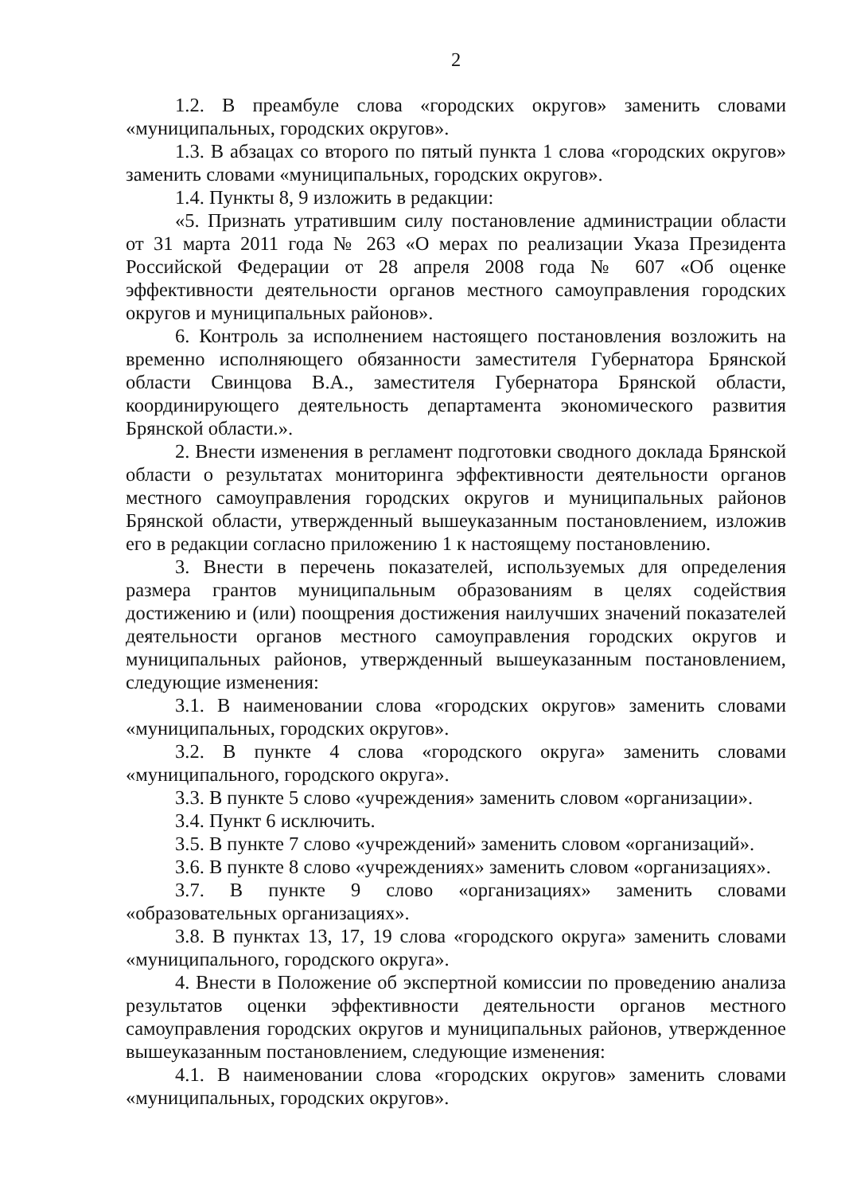2
1.2. В преамбуле слова «городских округов» заменить словами «муниципальных, городских округов».
1.3. В абзацах со второго по пятый пункта 1 слова «городских округов» заменить словами «муниципальных, городских округов».
1.4. Пункты 8, 9 изложить в редакции:
«5. Признать утратившим силу постановление администрации области от 31 марта 2011 года № 263 «О мерах по реализации Указа Президента Российской Федерации от 28 апреля 2008 года № 607 «Об оценке эффективности деятельности органов местного самоуправления городских округов и муниципальных районов».
6. Контроль за исполнением настоящего постановления возложить на временно исполняющего обязанности заместителя Губернатора Брянской области Свинцова В.А., заместителя Губернатора Брянской области, координирующего деятельность департамента экономического развития Брянской области.».
2. Внести изменения в регламент подготовки сводного доклада Брянской области о результатах мониторинга эффективности деятельности органов местного самоуправления городских округов и муниципальных районов Брянской области, утвержденный вышеуказанным постановлением, изложив его в редакции согласно приложению 1 к настоящему постановлению.
3. Внести в перечень показателей, используемых для определения размера грантов муниципальным образованиям в целях содействия достижению и (или) поощрения достижения наилучших значений показателей деятельности органов местного самоуправления городских округов и муниципальных районов, утвержденный вышеуказанным постановлением, следующие изменения:
3.1. В наименовании слова «городских округов» заменить словами «муниципальных, городских округов».
3.2. В пункте 4 слова «городского округа» заменить словами «муниципального, городского округа».
3.3. В пункте 5 слово «учреждения» заменить словом «организации».
3.4. Пункт 6 исключить.
3.5. В пункте 7 слово «учреждений» заменить словом «организаций».
3.6. В пункте 8 слово «учреждениях» заменить словом «организациях».
3.7. В пункте 9 слово «организациях» заменить словами «образовательных организациях».
3.8. В пунктах 13, 17, 19 слова «городского округа» заменить словами «муниципального, городского округа».
4. Внести в Положение об экспертной комиссии по проведению анализа результатов оценки эффективности деятельности органов местного самоуправления городских округов и муниципальных районов, утвержденное вышеуказанным постановлением, следующие изменения:
4.1. В наименовании слова «городских округов» заменить словами «муниципальных, городских округов».